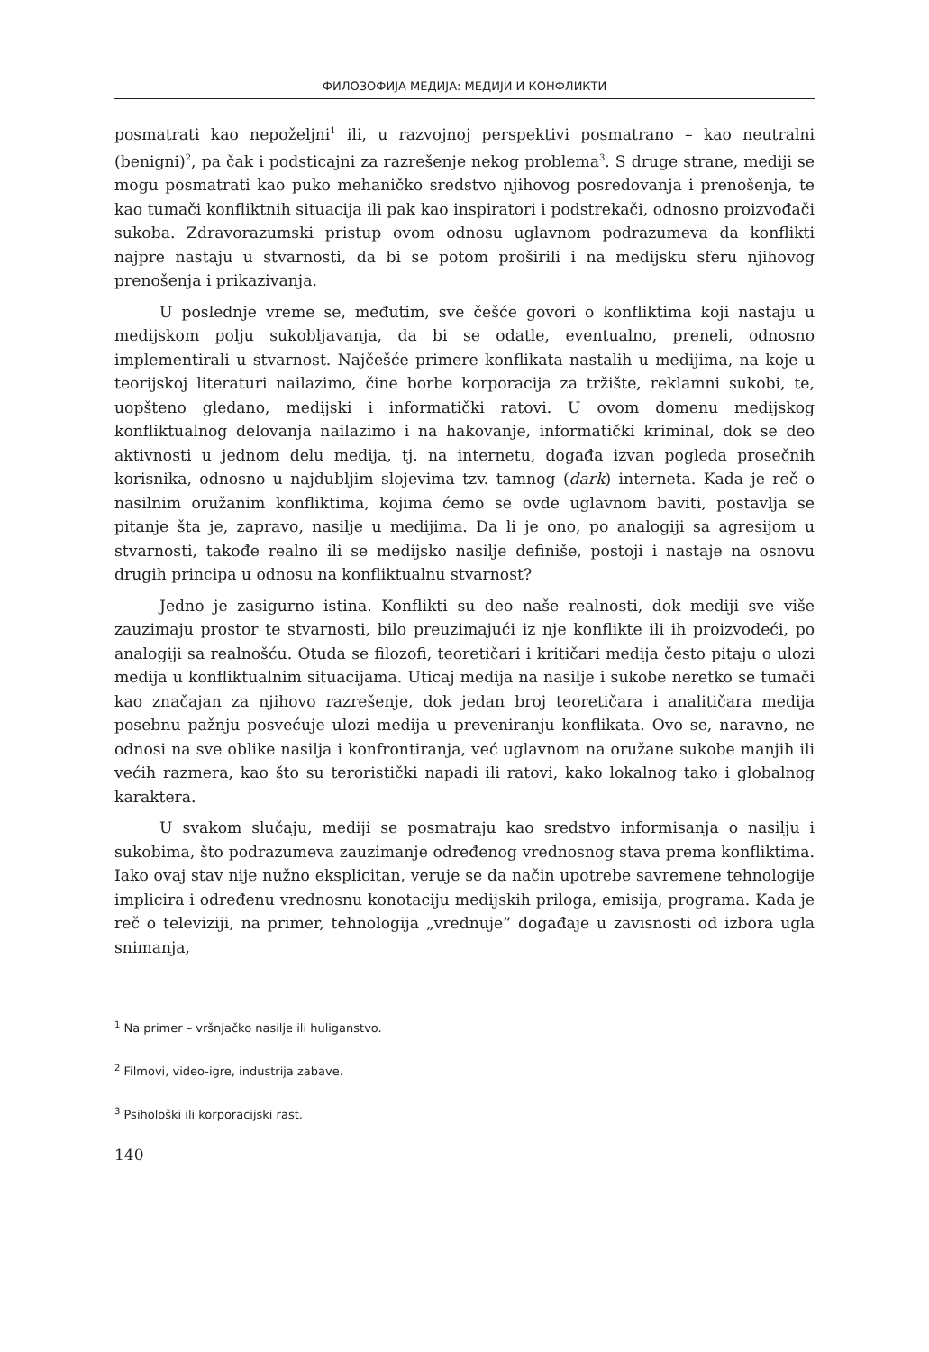ФИЛОЗОФИЈА МЕДИЈА: МЕДИЈИ И КОНФЛИКТИ
posmatrati kao nepoželjni<sup>1</sup> ili, u razvojnoj perspektivi posmatrano – kao neutralni (benigni)<sup>2</sup>, pa čak i podsticajni za razrešenje nekog problema<sup>3</sup>. S druge strane, mediji se mogu posmatrati kao puko mehaničko sredstvo njihovog posredovanja i prenošenja, te kao tumači konfliktnih situacija ili pak kao inspiratori i podstrekači, odnosno proizvođači sukoba. Zdravorazumski pristup ovom odnosu uglavnom podrazumeva da konflikti najpre nastaju u stvarnosti, da bi se potom proširili i na medijsku sferu njihovog prenošenja i prikazivanja.
U poslednje vreme se, međutim, sve češće govori o konfliktima koji nastaju u medijskom polju sukobljavanja, da bi se odatle, eventualno, preneli, odnosno implementirali u stvarnost. Najčešće primere konflikata nastalih u medijima, na koje u teorijskoj literaturi nailazimo, čine borbe korporacija za tržište, reklamni sukobi, te, uopšteno gledano, medijski i informatički ratovi. U ovom domenu medijskog konfliktualnog delovanja nailazimo i na hakovanje, informatički kriminal, dok se deo aktivnosti u jednom delu medija, tj. na internetu, događa izvan pogleda prosečnih korisnika, odnosno u najdubljim slojevima tzv. tamnog (dark) interneta. Kada je reč o nasilnim oružanim konfliktima, kojima ćemo se ovde uglavnom baviti, postavlja se pitanje šta je, zapravo, nasilje u medijima. Da li je ono, po analogiji sa agresijom u stvarnosti, takođe realno ili se medijsko nasilje definiše, postoji i nastaje na osnovu drugih principa u odnosu na konfliktualnu stvarnost?
Jedno je zasigurno istina. Konflikti su deo naše realnosti, dok mediji sve više zauzimaju prostor te stvarnosti, bilo preuzimajući iz nje konflikte ili ih proizvodeći, po analogiji sa realnošću. Otuda se filozofi, teoretičari i kritičari medija često pitaju o ulozi medija u konfliktualnim situacijama. Uticaj medija na nasilje i sukobe neretko se tumači kao značajan za njihovo razrešenje, dok jedan broj teoretičara i analitičara medija posebnu pažnju posvećuje ulozi medija u preveniranju konflikata. Ovo se, naravno, ne odnosi na sve oblike nasilja i konfrontiranja, već uglavnom na oružane sukobe manjih ili većih razmera, kao što su teroristički napadi ili ratovi, kako lokalnog tako i globalnog karaktera.
U svakom slučaju, mediji se posmatraju kao sredstvo informisanja o nasilju i sukobima, što podrazumeva zauzimanje određenog vrednosnog stava prema konfliktima. Iako ovaj stav nije nužno eksplicitan, veruje se da način upotrebe savremene tehnologije implicira i određenu vrednosnu konotaciju medijskih priloga, emisija, programa. Kada je reč o televiziji, na primer, tehnologija „vrednuje” događaje u zavisnosti od izbora ugla snimanja,
<sup>1</sup> Na primer – vršnjačko nasilje ili huliganstvo.
<sup>2</sup> Filmovi, video-igre, industrija zabave.
<sup>3</sup> Psihološki ili korporacijski rast.
140